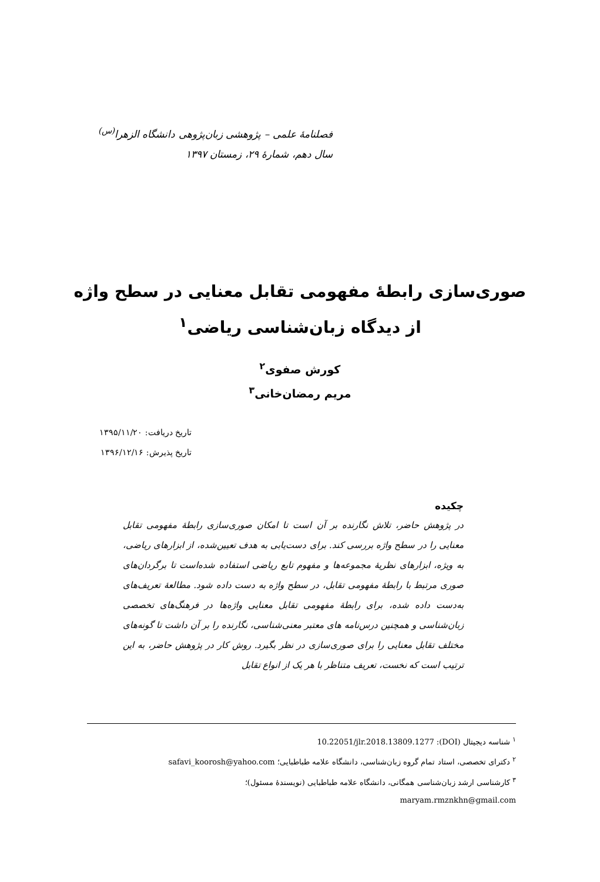فصلنامهٔ علمی – پژوهشی زبان‌پژوهی دانشگاه الزهرا<sup>(س)</sup>
سال دهم، شمارهٔ ۲۹، زمستان ۱۳۹۷
صوری‌سازی رابطهٔ مفهومی تقابل معنایی در سطح واژه
از دیدگاه زبان‌شناسی ریاضی<sup>۱</sup>
کورش صفوی<sup>۲</sup>
مریم رمضان‌خانی<sup>۳</sup>
تاریخ دریافت: ۱۳۹۵/۱۱/۲۰
تاریخ پذیرش: ۱۳۹۶/۱۲/۱۶
چکیده
در پژوهش حاضر، تلاش نگارنده بر آن است تا امکان صوری‌سازی رابطهٔ مفهومی تقابل معنایی را در سطح واژه بررسی کند. برای دست‌یابی به هدف تعیین‌شده، از ابزارهای ریاضی، به ویژه، ابزارهای نظریهٔ مجموعه‌ها و مفهوم تابع ریاضی استفاده شده‌است تا برگردان‌های صوری مرتبط با رابطهٔ مفهومی تقابل، در سطح واژه به دست داده شود. مطالعهٔ تعریف‌های به‌دست داده شده، برای رابطهٔ مفهومی تقابل معنایی واژه‌ها در فرهنگ‌های تخصصی زبان‌شناسی و همچنین درس‌نامه های معتبر معنی‌شناسی، نگارنده را بر آن داشت تا گونه‌های مختلف تقابل معنایی را برای صوری‌سازی در نظر بگیرد. روش کار در پژوهش حاضر، به این ترتیب است که نخست، تعریف متناظر با هر یک از انواع تقابل
<sup>۱</sup> شناسه دیجیتال (DOI): 10.22051/jlr.2018.13809.1277
<sup>۲</sup> دکترای تخصصی، استاد تمام گروه زبان‌شناسی، دانشگاه علامه طباطبایی؛ safavi_koorosh@yahoo.com
<sup>۳</sup> کارشناسی ارشد زبان‌شناسی همگانی، دانشگاه علامه طباطبایی (نویسندهٔ مسئول)؛
maryam.rmznkhn@gmail.com